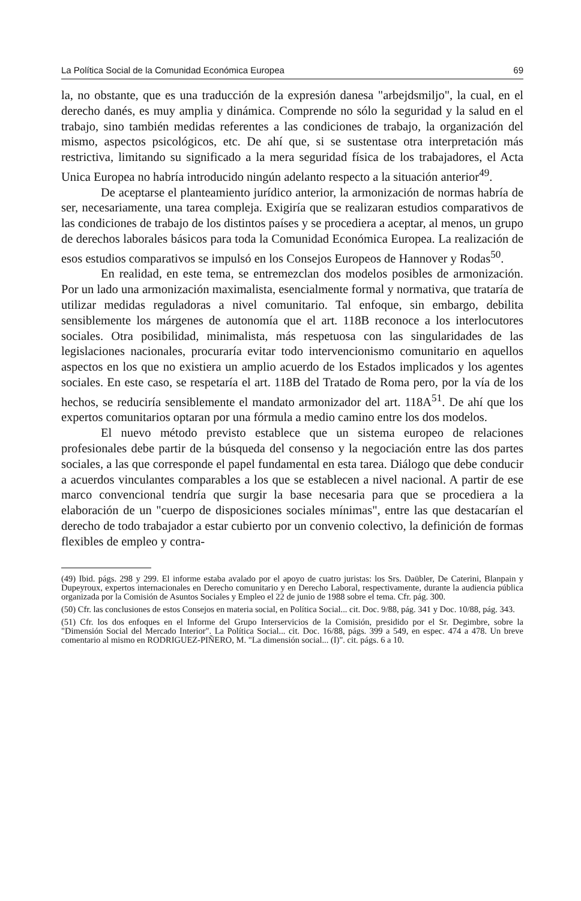La Política Social de la Comunidad Económica Europea 69
la, no obstante, que es una traducción de la expresión danesa "arbejdsmiljo", la cual, en el derecho danés, es muy amplia y dinámica. Comprende no sólo la seguridad y la salud en el trabajo, sino también medidas referentes a las condiciones de trabajo, la organización del mismo, aspectos psicológicos, etc. De ahí que, si se sustentase otra interpretación más restrictiva, limitando su significado a la mera seguridad física de los trabajadores, el Acta Unica Europea no habría introducido ningún adelanto respecto a la situación anterior<sup>49</sup>.
De aceptarse el planteamiento jurídico anterior, la armonización de normas habría de ser, necesariamente, una tarea compleja. Exigiría que se realizaran estudios comparativos de las condiciones de trabajo de los distintos países y se procediera a aceptar, al menos, un grupo de derechos laborales básicos para toda la Comunidad Económica Europea. La realización de esos estudios comparativos se impulsó en los Consejos Europeos de Hannover y Rodas<sup>50</sup>.
En realidad, en este tema, se entremezclan dos modelos posibles de armonización. Por un lado una armonización maximalista, esencialmente formal y normativa, que trataría de utilizar medidas reguladoras a nivel comunitario. Tal enfoque, sin embargo, debilita sensiblemente los márgenes de autonomía que el art. 118B reconoce a los interlocutores sociales. Otra posibilidad, minimalista, más respetuosa con las singularidades de las legislaciones nacionales, procuraría evitar todo intervencionismo comunitario en aquellos aspectos en los que no existiera un amplio acuerdo de los Estados implicados y los agentes sociales. En este caso, se respetaría el art. 118B del Tratado de Roma pero, por la vía de los hechos, se reduciría sensiblemente el mandato armonizador del art. 118A<sup>51</sup>. De ahí que los expertos comunitarios optaran por una fórmula a medio camino entre los dos modelos.
El nuevo método previsto establece que un sistema europeo de relaciones profesionales debe partir de la búsqueda del consenso y la negociación entre las dos partes sociales, a las que corresponde el papel fundamental en esta tarea. Diálogo que debe conducir a acuerdos vinculantes comparables a los que se establecen a nivel nacional. A partir de ese marco convencional tendría que surgir la base necesaria para que se procediera a la elaboración de un "cuerpo de disposiciones sociales mínimas", entre las que destacarían el derecho de todo trabajador a estar cubierto por un convenio colectivo, la definición de formas flexibles de empleo y contra-
(49) Ibid. págs. 298 y 299. El informe estaba avalado por el apoyo de cuatro juristas: los Srs. Daübler, De Caterini, Blanpain y Dupeyroux, expertos internacionales en Derecho comunitario y en Derecho Laboral, respectivamente, durante la audiencia pública organizada por la Comisión de Asuntos Sociales y Empleo el 22 de junio de 1988 sobre el tema. Cfr. pág. 300.
(50) Cfr. las conclusiones de estos Consejos en materia social, en Política Social... cit. Doc. 9/88, pág. 341 y Doc. 10/88, pág. 343.
(51) Cfr. los dos enfoques en el Informe del Grupo Interservicios de la Comisión, presidido por el Sr. Degimbre, sobre la "Dimensión Social del Mercado Interior". La Política Social... cit. Doc. 16/88, págs. 399 a 549, en espec. 474 a 478. Un breve comentario al mismo en RODRIGUEZ-PIÑERO, M. "La dimensión social... (I)". cit. págs. 6 a 10.